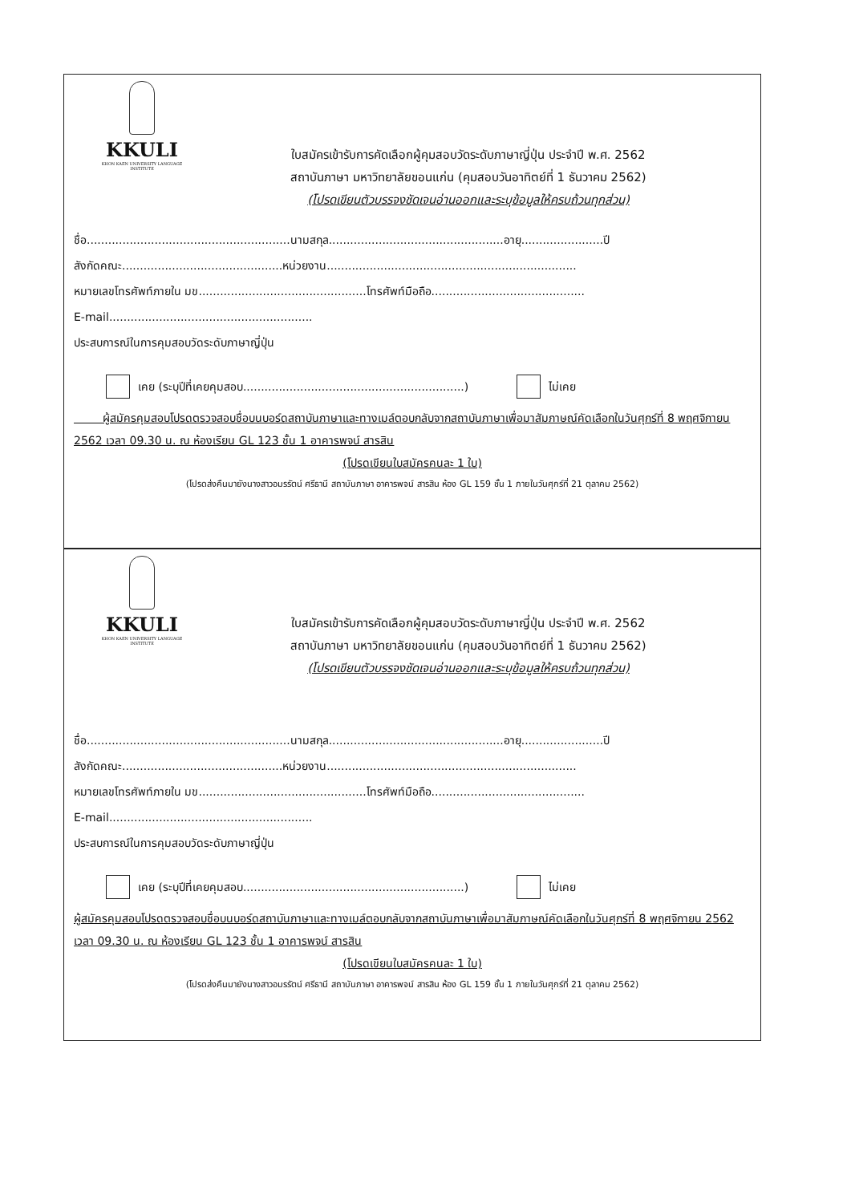KKULI
KHON KAEN UNIVERSITY LANGUAGE INSTITUTE
ใบสมัครเข้ารับการคัดเลือกผู้คุมสอบวัดระดับภาษาญี่ปุ่น ประจำปี พ.ศ. 2562
สถาบันภาษา มหาวิทยาลัยขอนแก่น (คุมสอบวันอาทิตย์ที่ 1 ธันวาคม 2562)
(โปรดเขียนตัวบรรจงชัดเจนอ่านออกและระบุข้อมูลให้ครบถ้วนทุกส่วน)
ชื่อ.........................................................นามสกุล.................................................อายุ.......................ปี
สังกัดคณะ.............................................หน่วยงาน......................................................................
หมายเลขโทรศัพท์ภายใน มข...............................................โทรศัพท์มือถือ...........................................
E-mail.........................................................
ประสบการณ์ในการคุมสอบวัดระดับภาษาญี่ปุ่น
เคย (ระบุปีที่เคยคุมสอบ..............................................................) ไม่เคย
ผู้สมัครคุมสอบโปรดตรวจสอบชื่อบนบอร์ดสถาบันภาษาและทางเมล์ตอบกลับจากสถาบันภาษาเพื่อมาสัมภาษณ์คัดเลือกในวันศุกร์ที่ 8 พฤศจิกายน 2562 เวลา 09.30 น. ณ ห้องเรียน GL 123 ชั้น 1 อาคารพจน์ สารสิน
(โปรดเขียนใบสมัครคนละ 1 ใบ)
(โปรดส่งคืนมายังนางสาวอมรรัตน์ ศรีธานี สถาบันภาษา อาคารพจน์ สารสิน ห้อง GL 159 ชั้น 1 ภายในวันศุกร์ที่ 21 ตุลาคม 2562)
KKULI
KHON KAEN UNIVERSITY LANGUAGE INSTITUTE
ใบสมัครเข้ารับการคัดเลือกผู้คุมสอบวัดระดับภาษาญี่ปุ่น ประจำปี พ.ศ. 2562
สถาบันภาษา มหาวิทยาลัยขอนแก่น (คุมสอบวันอาทิตย์ที่ 1 ธันวาคม 2562)
(โปรดเขียนตัวบรรจงชัดเจนอ่านออกและระบุข้อมูลให้ครบถ้วนทุกส่วน)
ชื่อ.........................................................นามสกุล.................................................อายุ.......................ปี
สังกัดคณะ.............................................หน่วยงาน......................................................................
หมายเลขโทรศัพท์ภายใน มข...............................................โทรศัพท์มือถือ...........................................
E-mail.........................................................
ประสบการณ์ในการคุมสอบวัดระดับภาษาญี่ปุ่น
เคย (ระบุปีที่เคยคุมสอบ..............................................................) ไม่เคย
ผู้สมัครคุมสอบโปรดตรวจสอบชื่อบนบอร์ดสถาบันภาษาและทางเมล์ตอบกลับจากสถาบันภาษาเพื่อมาสัมภาษณ์คัดเลือกในวันศุกร์ที่ 8 พฤศจิกายน 2562 เวลา 09.30 น. ณ ห้องเรียน GL 123 ชั้น 1 อาคารพจน์ สารสิน
(โปรดเขียนใบสมัครคนละ 1 ใบ)
(โปรดส่งคืนมายังนางสาวอมรรัตน์ ศรีธานี สถาบันภาษา อาคารพจน์ สารสิน ห้อง GL 159 ชั้น 1 ภายในวันศุกร์ที่ 21 ตุลาคม 2562)